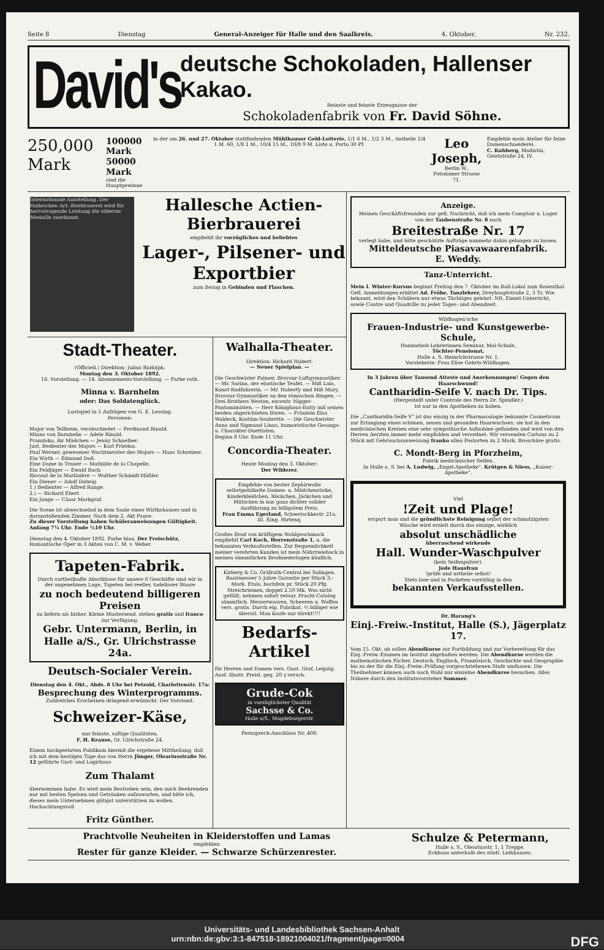Seite 8 Dienstag General-Anzeiger für Halle und den Saalkreis. 4. Oktober. Nr. 232.
David's
deutsche Schokoladen, Hallenser Kakao.
Reinste und feinste Erzeugnisse der
Schokoladenfabrik von Fr. David Söhne.
250,000 Mark
100000 Mark
50000 Mark
sind die Hauptgewinne
in der am 26. und 27. Oktober stattfindenden Mühlhauser Geld-Lotterie. 1/1 6 M., 1/2 3 M., Antheile 1/4 1 M. 60, 1/8 1 M., 10/4 15 M., 10/8 9 M. Liste u. Porto 30 Pf.
Leo Joseph,
Berlin W.,
Potsdamer Strasse 71.
Empfehle mein Atelier für feine Damenschneiderei.
C. Kuhberg, Modistin, Geiststraße 24, IV.
Internationale Ausstellung. Der Halleschen Act.-Bierbrauerei wird für hervorragende Leistung die silberne Medaille zuerkannt.
Hallesche Actien-Bierbrauerei
empfiehlt ihr vorzügliches und beliebtes
Lager-, Pilsener- und Exportbier
zum Bezug in Gebinden und Flaschen.
Stadt-Theater.
(Officiell.) Direktion: Julius Rudolph.
Montag den 3. Oktober 1892.
16. Vorstellung. — 14. Abonnements-Vorstellung. — Farbe roth.
Minna v. Barnhelm
oder: Das Soldatenglück.
Lustspiel in 5 Aufzügen von G. E. Lessing.
Personen:
Major von Tellheim, verabschiedet — Ferdinand Rinald.
Minna von Barnhelm — Adele Rinald.
Franziska, ihr Mädchen — Jenny Schnelber.
Just, Bedienter des Majors — Karl Friedau.
Paul Werner, gewesener Wachtmeister des Majors — Hans Schreiner.
Ein Wirth — Edmund Doß.
Eine Dame in Trauer — Mathilde de la Chapelle.
Ein Feldjäger — Ewald Bach.
Riccaut de la Marlinière — Walther Schmidt-Häßler.
Ein Diener — Adolf Dalwig.
1.) Bedienter — Alfred Runge.
2.) — Richard Ebert.
Ein Junge — Cäsar Markgraf.
Die Scene ist abwechselnd in dem Saale eines Wirthshauses und in daranstoßenden Zimmer. Nach dem 2. Akt Pause.
Zu dieser Vorstellung haben Schüleranweisungen Gültigkeit.
Anfang 7¼ Uhr. Ende ½10 Uhr.
Dienstag den 4. Oktober 1892. Farbe blau. Der Freischütz, Romantische Oper in 3 Akten von C. M. v. Weber.
Tapeten-Fabrik.
Durch vortheilhafte Abschlüsse für unsere 8 Geschäfte sind wir in der angenehmen Lage, Tapeten bei reeller, tadelloser Waare
zu noch bedeutend billigeren Preisen
zu liefern als bisher. Kleine Mustersend. stehen gratis und franco zur Verfügung.
Gebr. Untermann, Berlin, in Halle a/S., Gr. Ulrichstrasse 24a.
Deutsch-Socialer Verein.
Dienstag den 4. Okt., Abds. 8 Uhr bei Petzold, Charlottenstr. 17a:
Besprechung des Winterprogramms.
Zahlreiches Erscheinen dringend erwünscht. Der Vorstand.
Schweizer-Käse,
nur feinste, saftige Qualitäten.
F. H. Krause, Gr. Ulrichstraße 24.
Einem hochgeehrten Publikum hiermit die ergebene Mittheilung, daß ich mit dem heutigen Tage das von Herrn Jünger, Oleariusstraße Nr. 12 geführte Gast- und Logirhaus
Zum Thalamt
übernommen habe. Es wird mein Bestreben sein, den mich Beehrenden nur mit besten Speisen und Getränken aufzuwarten, und bitte ich, dieses mein Unternehmen gütigst unterstützen zu wollen. Hochachtungsvoll
Fritz Günther.
Walhalla-Theater.
Direktion: Richard Hubert.
— Neuer Spielplan. —
Die Geschwister Palmer, Bravour-Luftgymnastiker. — Mr. Sarina, der elastische Teufel. — Miß Lalo, Kunst-Radfahrerin. — Mr. Huberty und Miß Mary, Bravour-Gymnastiker an den römischen Ringen. — Drei Brothers Weston, excentr. Nigger-Pantomimisten. — Herr Könighaus-Batty mit seinen beiden abgerichteten Bären. — Fräulein Elsa Waldeck, Kostüm-Soubrette. — Die Geschwister Anna und Sigmund Linus, humoristische Gesangs- u. Charakter-Duettisten.
Beginn 8 Uhr. Ende 11 Uhr.
Concordia-Theater.
Heute Montag den 3. Oktober:
Der Wilderer.
Empfehle von bester Zephirwolle selbstgehäkelte Damen- u. Mädchenröcke, Kinderkleidchen, Röckchen, Jäckchen und Mützchen in nur ganz dichter solider Ausführung zu billigstem Preis.
Frau Emma Egerland, Schwetschkestr. 21a, III. Eing. Hirtenq.
Großes Brod von kräftigem Wohlgeschmack empfiehlt Carl Koch, Herrenstraße 1, u. die bekannten Verkaufsstellen. Zur Bequemlichkeit meiner verehrten Kunden ist mein Nährzwieback in meinen sämmtlichen Brodniederlagen käuflich.
Kirberg & Co. Gräfrath-Central bei Solingen. Rasirmesser 5 Jahre Garantie per Stück 3,- Mark. Etuis, hochfein pr. Stück 20 Pfg. Streichriemen, doppel 2.50 Mk. Was nicht gefällt, nehmen sofort retour. Pracht-Catalog sämmtlich. Messerwaaren, Scheeren u. Waffen vers. gratis. Durch eig. Fabrikat. ⅓ billiger wie überall. Man kaufe nur direkt!!!!
Bedarfs-Artikel
für Herren und Damen vers. Gust. Graf, Leipzig. Ausf. illustr. Preisl. geg. 20 ₰ versch.
Grude-Cok
in vorzüglichster Qualität
Sachsse & Co.
Halle a/S., Magdeburgerstr.
Fernsprech-Anschluss Nr. 408.
Anzeige.
Meinen Geschäftsfreunden zur gefl. Nachricht, daß ich mein Comptoir u. Lager von der Taubenstraße Nr. 8 nach
Breitestraße Nr. 17
verlegt habe, und bitte geschätzte Aufträge nunmehr dahin gelangen zu lassen.
Mitteldeutsche Piasavawaarenfabrik.
E. Weddy.
Tanz-Unterricht.
Mein I. Winter-Kursus beginnt Freitag den 7. Oktober im Ball-Lokal zum Rosenthal. Gefl. Anmeldungen erbittet Ad. Fröbe, Tanzlehrer, Dreyhauptstraße 2, 3 Tr. Wie bekannt, wird den Schülern nur etwas Tüchtiges gelehrt. NB. Einzel-Unterricht, sowie Contre und Quadrille zu jeder Tages- und Abendzeit.
Wildhagen'sche
Frauen-Industrie- und Kunstgewerbe-Schule,
Handarbeit-Lehrerinnen-Seminar, Mal-Schule,
Töchter-Pensionat,
Halle a. S. Heinrichstrasse Nr. 1.
Vorsteherin: Frau Elise Gehrts-Wildhagen.
In 3 Jahren über Tausend Atteste und Anerkennungen! Gegen den Haarschwund!
Cantharidin-Seife V. nach Dr. Tips.
(Hergestellt unter Controle des Herrn Dr. Spindler.)
Ist nur in den Apotheken zu haben.
Die „Cantharidin-Seife V" ist das einzig in der Pharmacologie bekannte Cosmeticum zur Erlangung eines schönen, neuen und gesunden Haarwuchses; sie hat in den medicinischen Kreisen eine sehr sympathische Aufnahme gefunden und wird von den Herren Aerzten immer mehr empfohlen und verordnet. Wir versenden Cartons zu 2 Stück mit Gebrauchsanweisung franko allen Postorten zu 2 Mark. Broschüre gratis.
C. Mondt-Berg in Pforzheim,
Fabrik medicinischer Seifen.
In Halle a. S. bei A. Ludwig, „Engel-Apotheke", Krütgen & Niess, „Kaiser-Apotheke".
Viel
!Zeit und Plage!
erspart man und die gründlichste Reinigung selbst der schmutzigsten Wäsche wird erzielt durch das einzige, wirklich
absolut unschädliche
überraschend wirkende
Hall. Wunder-Waschpulver
(kein Seifenpulver).
Jede Hausfrau
!prüfe und urtheile selbst!
Stets lose und in Packeten vorräthig in den
bekannten Verkaufsstellen.
Dr. Harang's
Einj.-Freiw.-Institut, Halle (S.), Jägerplatz 17.
Vom 15. Okt. ab sollen Abendkurse zur Fortbildung und zur Vorbereitung für das Einj.-Freiw.-Examen im Institut abgehalten werden. Die Abendkurse werden die mathematischen Fächer, Deutsch, Englisch, Französisch, Geschichte und Geographie bis zu der für die Einj.-Freiw.-Prüfung vorgeschriebenen Stufe umfassen. Die Theilnehmer können auch nach Wahl nur einzelne Abendkurse besuchen. Alles Nähere durch den Institutsvorsteher Sommer.
Prachtvolle Neuheiten in Kleiderstoffen und Lamas
empfehlen
Rester für ganze Kleider. — Schwarze Schürzenrester.
Schulze & Petermann,
Halle a. S., Oleariusstr. 1, 1 Treppe.
Eckhaus unterhalb des städt. Leihhauses.
Universitäts- und Landesbibliothek Sachsen-Anhalt
urn:nbn:de:gbv:3:1-847518-18921004021/fragment/page=0004 DFG